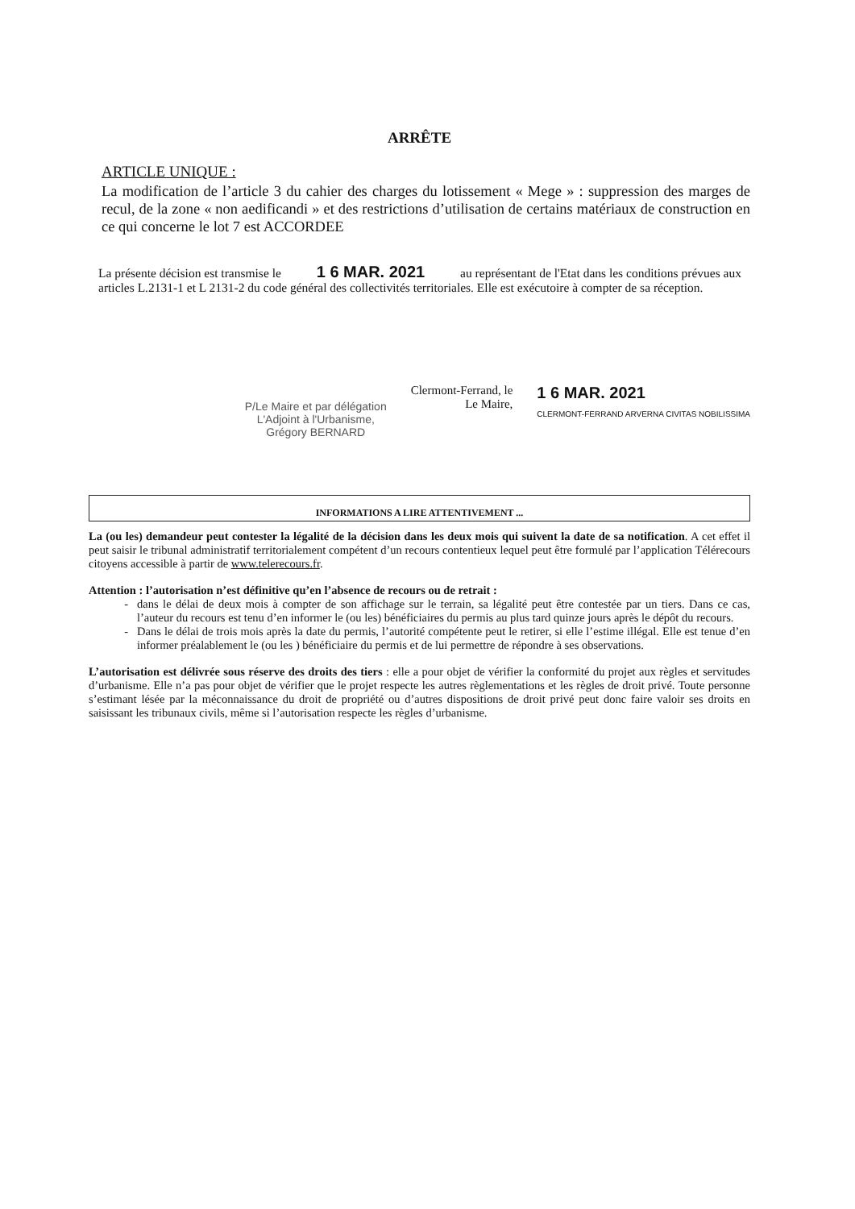ARRÊTE
ARTICLE UNIQUE :
La modification de l’article 3 du cahier des charges du lotissement « Mege » : suppression des marges de recul, de la zone « non aedificandi » et des restrictions d’utilisation de certains matériaux de construction en ce qui concerne le lot 7 est ACCORDEE
La présente décision est transmise le 1 6 MAR. 2021 au représentant de l'Etat dans les conditions prévues aux articles L.2131-1 et L 2131-2 du code général des collectivités territoriales. Elle est exécutoire à compter de sa réception.
P/Le Maire et par délégation
L'Adjoint à l'Urbanisme,
Grégory BERNARD
Clermont-Ferrand, le
Le Maire,
1 6 MAR. 2021
CLERMONT-FERRAND ARVERNA CIVITAS NOBILISSIMA
INFORMATIONS A LIRE ATTENTIVEMENT ...
La (ou les) demandeur peut contester la légalité de la décision dans les deux mois qui suivent la date de sa notification. A cet effet il peut saisir le tribunal administratif territorialement compétent d’un recours contentieux lequel peut être formulé par l’application Télérecours citoyens accessible à partir de www.telerecours.fr.
Attention : l’autorisation n’est définitive qu’en l’absence de recours ou de retrait :
dans le délai de deux mois à compter de son affichage sur le terrain, sa légalité peut être contestée par un tiers. Dans ce cas, l’auteur du recours est tenu d’en informer le (ou les) bénéficiaires du permis au plus tard quinze jours après le dépôt du recours.
Dans le délai de trois mois après la date du permis, l’autorité compétente peut le retirer, si elle l’estime illégal. Elle est tenue d’en informer préalablement le (ou les ) bénéficiaire du permis et de lui permettre de répondre à ses observations.
L’autorisation est délivrée sous réserve des droits des tiers : elle a pour objet de vérifier la conformité du projet aux règles et servitudes d’urbanisme. Elle n’a pas pour objet de vérifier que le projet respecte les autres règlementations et les règles de droit privé. Toute personne s’estimant lésée par la méconnaissance du droit de propriété ou d’autres dispositions de droit privé peut donc faire valoir ses droits en saisissant les tribunaux civils, même si l’autorisation respecte les règles d’urbanisme.